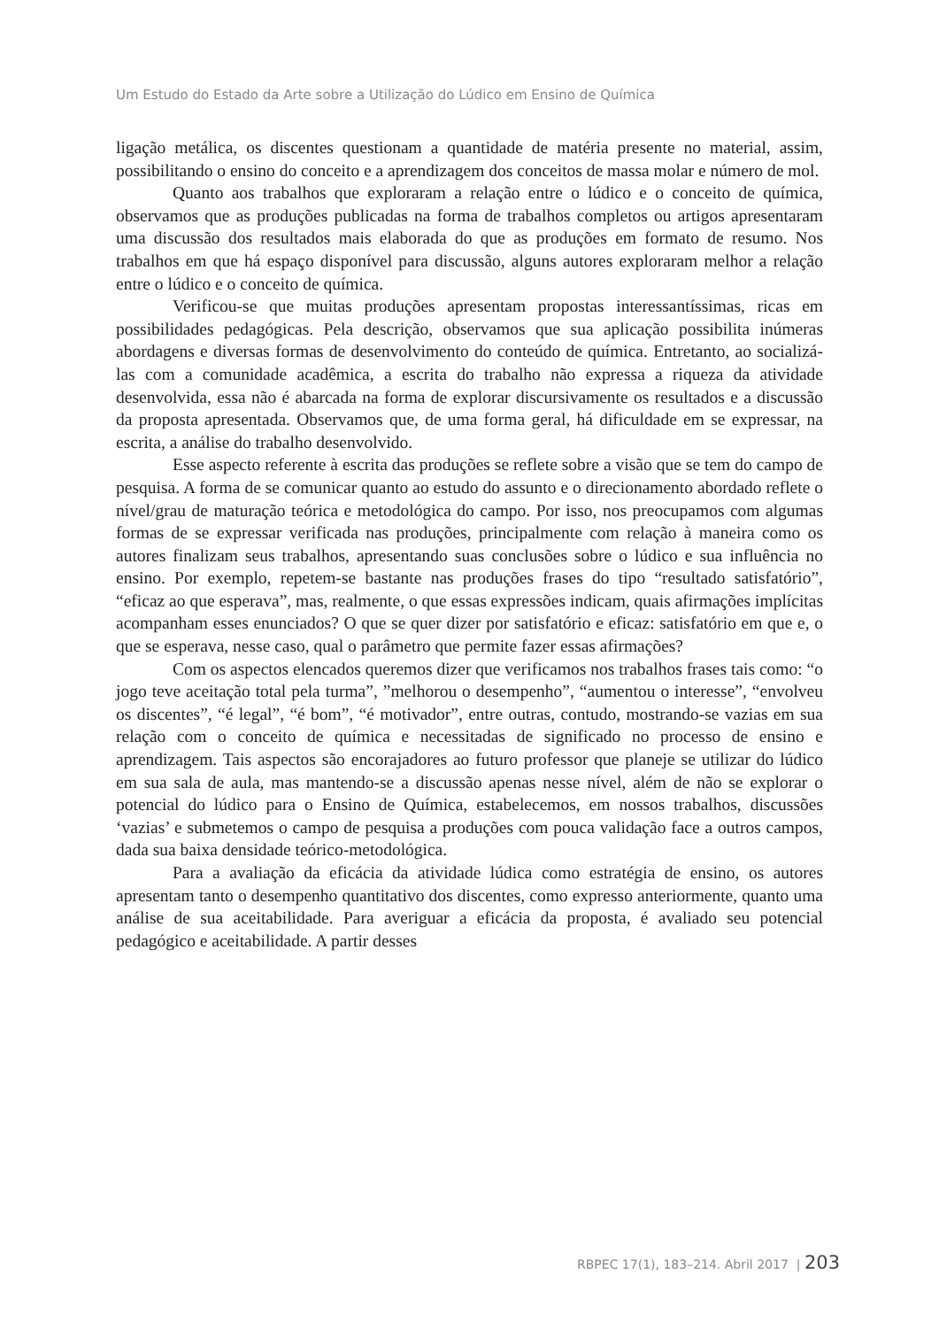Um Estudo do Estado da Arte sobre a Utilização do Lúdico em Ensino de Química
ligação metálica, os discentes questionam a quantidade de matéria presente no material, assim, possibilitando o ensino do conceito e a aprendizagem dos conceitos de massa molar e número de mol.
Quanto aos trabalhos que exploraram a relação entre o lúdico e o conceito de química, observamos que as produções publicadas na forma de trabalhos completos ou artigos apresentaram uma discussão dos resultados mais elaborada do que as produções em formato de resumo. Nos trabalhos em que há espaço disponível para discussão, alguns autores exploraram melhor a relação entre o lúdico e o conceito de química.
Verificou-se que muitas produções apresentam propostas interessantíssimas, ricas em possibilidades pedagógicas. Pela descrição, observamos que sua aplicação possibilita inúmeras abordagens e diversas formas de desenvolvimento do conteúdo de química. Entretanto, ao socializá-las com a comunidade acadêmica, a escrita do trabalho não expressa a riqueza da atividade desenvolvida, essa não é abarcada na forma de explorar discursivamente os resultados e a discussão da proposta apresentada. Observamos que, de uma forma geral, há dificuldade em se expressar, na escrita, a análise do trabalho desenvolvido.
Esse aspecto referente à escrita das produções se reflete sobre a visão que se tem do campo de pesquisa. A forma de se comunicar quanto ao estudo do assunto e o direcionamento abordado reflete o nível/grau de maturação teórica e metodológica do campo. Por isso, nos preocupamos com algumas formas de se expressar verificada nas produções, principalmente com relação à maneira como os autores finalizam seus trabalhos, apresentando suas conclusões sobre o lúdico e sua influência no ensino. Por exemplo, repetem-se bastante nas produções frases do tipo “resultado satisfatório”, “eficaz ao que esperava”, mas, realmente, o que essas expressões indicam, quais afirmações implícitas acompanham esses enunciados? O que se quer dizer por satisfatório e eficaz: satisfatório em que e, o que se esperava, nesse caso, qual o parâmetro que permite fazer essas afirmações?
Com os aspectos elencados queremos dizer que verificamos nos trabalhos frases tais como: “o jogo teve aceitação total pela turma”, ”melhorou o desempenho”, “aumentou o interesse”, “envolveu os discentes”, “é legal”, “é bom”, “é motivador”, entre outras, contudo, mostrando-se vazias em sua relação com o conceito de química e necessitadas de significado no processo de ensino e aprendizagem. Tais aspectos são encorajadores ao futuro professor que planeje se utilizar do lúdico em sua sala de aula, mas mantendo-se a discussão apenas nesse nível, além de não se explorar o potencial do lúdico para o Ensino de Química, estabelecemos, em nossos trabalhos, discussões ‘vazias’ e submetemos o campo de pesquisa a produções com pouca validação face a outros campos, dada sua baixa densidade teórico-metodológica.
Para a avaliação da eficácia da atividade lúdica como estratégia de ensino, os autores apresentam tanto o desempenho quantitativo dos discentes, como expresso anteriormente, quanto uma análise de sua aceitabilidade. Para averiguar a eficácia da proposta, é avaliado seu potencial pedagógico e aceitabilidade. A partir desses
RBPEC 17(1), 183–214. Abril 2017 | 203